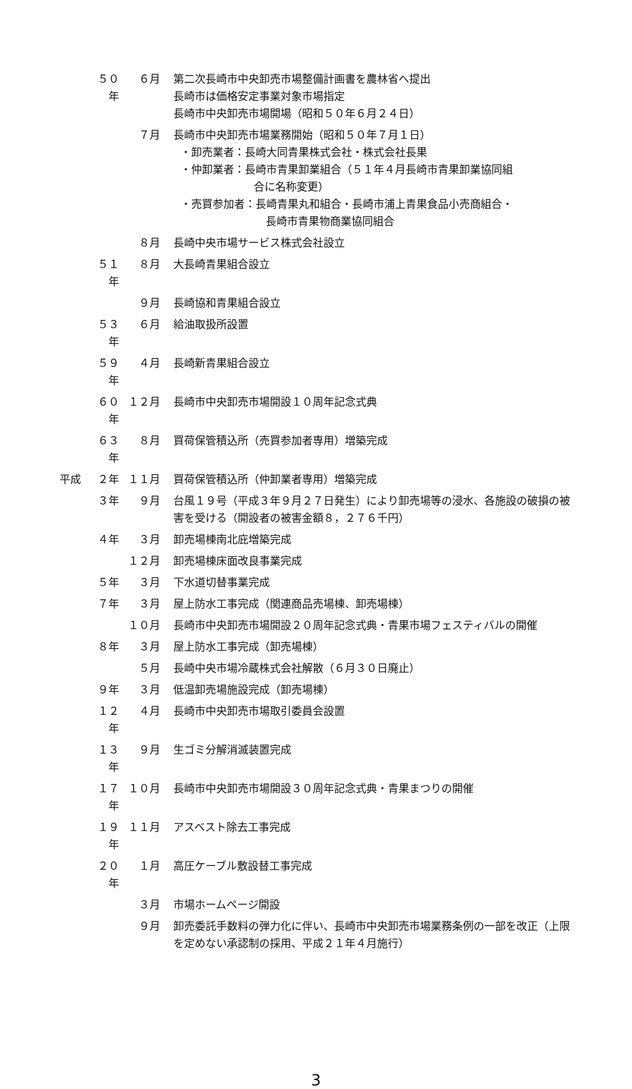５０年
６月 第二次長崎市中央卸売市場整備計画書を農林省へ提出
長崎市は価格安定事業対象市場指定
長崎市中央卸売市場開場（昭和５０年６月２４日）
７月 長崎市中央卸売市場業務開始（昭和５０年７月１日）
・卸売業者：長崎大同青果株式会社・株式会社長果
・仲卸業者：長崎市青果卸業組合（５１年４月長崎市青果卸業協同組
合に名称変更）
・売買参加者：長崎青果丸和組合・長崎市浦上青果食品小売商組合・
長崎市青果物商業協同組合
８月 長崎中央市場サービス株式会社設立
５１年
８月 大長崎青果組合設立
９月 長崎協和青果組合設立
５３年
６月 給油取扱所設置
５９年
４月 長崎新青果組合設立
６０年
１２月 長崎市中央卸売市場開設１０周年記念式典
６３年
８月 買荷保管積込所（売買参加者専用）増築完成
平成 ２年 １１月 買荷保管積込所（仲卸業者専用）増築完成
３年 ９月 台風１９号（平成３年９月２７日発生）により卸売場等の浸水、各施設の破損の被害を受ける（開設者の被害金額８，２７６千円）
４年 ３月 卸売場棟南北庇増築完成
１２月 卸売場棟床面改良事業完成
５年 ３月 下水道切替事業完成
７年 ３月 屋上防水工事完成（関連商品売場棟、卸売場棟）
１０月 長崎市中央卸売市場開設２０周年記念式典・青果市場フェスティバルの開催
８年 ３月 屋上防水工事完成（卸売場棟）
５月 長崎中央市場冷蔵株式会社解散（６月３０日廃止）
９年 ３月 低温卸売場施設完成（卸売場棟）
１２年
４月 長崎市中央卸売市場取引委員会設置
１３年
９月 生ゴミ分解消滅装置完成
１７年
１０月 長崎市中央卸売市場開設３０周年記念式典・青果まつりの開催
１９年
１１月 アスベスト除去工事完成
２０年
１月 高圧ケーブル敷設替工事完成
３月 市場ホームページ開設
９月 卸売委託手数料の弾力化に伴い、長崎市中央卸売市場業務条例の一部を改正（上限を定めない承認制の採用、平成２１年４月施行）
3